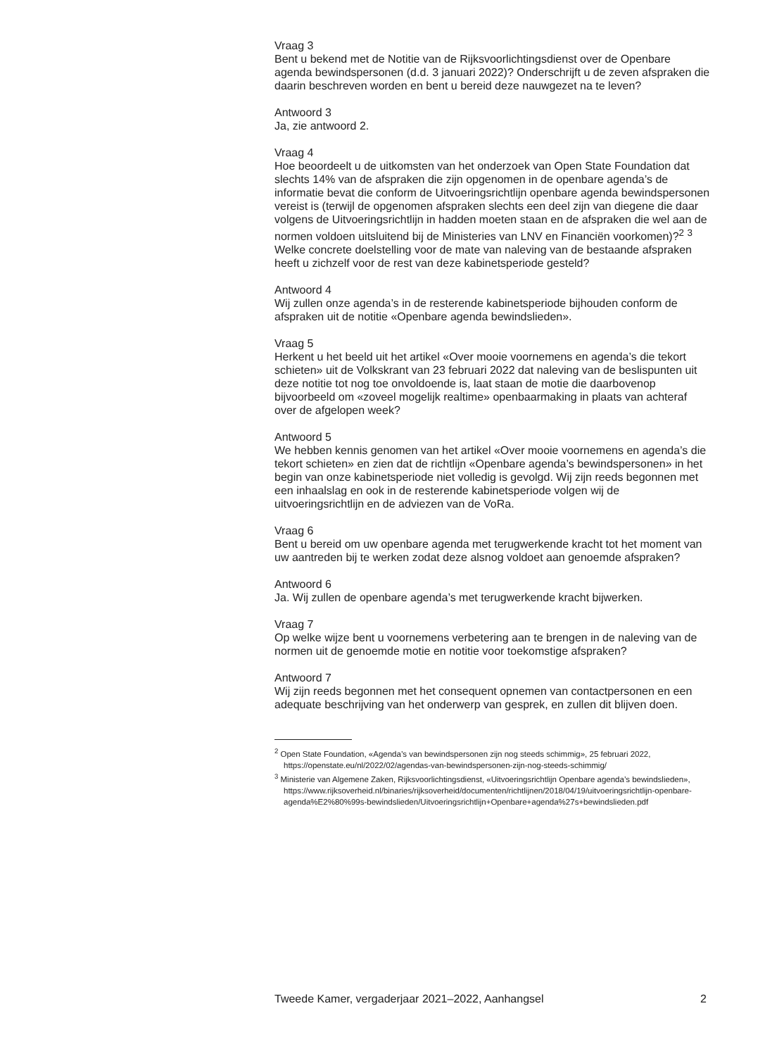Vraag 3
Bent u bekend met de Notitie van de Rijksvoorlichtingsdienst over de Openbare agenda bewindspersonen (d.d. 3 januari 2022)? Onderschrijft u de zeven afspraken die daarin beschreven worden en bent u bereid deze nauwgezet na te leven?
Antwoord 3
Ja, zie antwoord 2.
Vraag 4
Hoe beoordeelt u de uitkomsten van het onderzoek van Open State Foundation dat slechts 14% van de afspraken die zijn opgenomen in de openbare agenda’s de informatie bevat die conform de Uitvoeringsrichtlijn openbare agenda bewindspersonen vereist is (terwijl de opgenomen afspraken slechts een deel zijn van diegene die daar volgens de Uitvoeringsrichtlijn in hadden moeten staan en de afspraken die wel aan de normen voldoen uitsluitend bij de Ministeries van LNV en Financiën voorkomen)?<sup>2</sup> <sup>3</sup> Welke concrete doelstelling voor de mate van naleving van de bestaande afspraken heeft u zichzelf voor de rest van deze kabinetsperiode gesteld?
Antwoord 4
Wij zullen onze agenda’s in de resterende kabinetsperiode bijhouden conform de afspraken uit de notitie «Openbare agenda bewindslieden».
Vraag 5
Herkent u het beeld uit het artikel «Over mooie voornemens en agenda’s die tekort schieten» uit de Volkskrant van 23 februari 2022 dat naleving van de beslispunten uit deze notitie tot nog toe onvoldoende is, laat staan de motie die daarbovenop bijvoorbeeld om «zoveel mogelijk realtime» openbaarmaking in plaats van achteraf over de afgelopen week?
Antwoord 5
We hebben kennis genomen van het artikel «Over mooie voornemens en agenda’s die tekort schieten» en zien dat de richtlijn «Openbare agenda’s bewindspersonen» in het begin van onze kabinetsperiode niet volledig is gevolgd. Wij zijn reeds begonnen met een inhaalslag en ook in de resterende kabinetsperiode volgen wij de uitvoeringsrichtlijn en de adviezen van de VoRa.
Vraag 6
Bent u bereid om uw openbare agenda met terugwerkende kracht tot het moment van uw aantreden bij te werken zodat deze alsnog voldoet aan genoemde afspraken?
Antwoord 6
Ja. Wij zullen de openbare agenda’s met terugwerkende kracht bijwerken.
Vraag 7
Op welke wijze bent u voornemens verbetering aan te brengen in de naleving van de normen uit de genoemde motie en notitie voor toekomstige afspraken?
Antwoord 7
Wij zijn reeds begonnen met het consequent opnemen van contactpersonen en een adequate beschrijving van het onderwerp van gesprek, en zullen dit blijven doen.
<sup>2</sup> Open State Foundation, «Agenda’s van bewindspersonen zijn nog steeds schimmig», 25 februari 2022, https://openstate.eu/nl/2022/02/agendas-van-bewindspersonen-zijn-nog-steeds-schimmig/
<sup>3</sup> Ministerie van Algemene Zaken, Rijksvoorlichtingsdienst, «Uitvoeringsrichtlijn Openbare agenda’s bewindslieden», https://www.rijksoverheid.nl/binaries/rijksoverheid/documenten/richtlijnen/2018/04/19/uitvoeringsrichtlijn-openbare-agenda%E2%80%99s-bewindslieden/Uitvoeringsrichtlijn+Openbare+agenda%27s+bewindslieden.pdf
Tweede Kamer, vergaderjaar 2021–2022, Aanhangsel 2